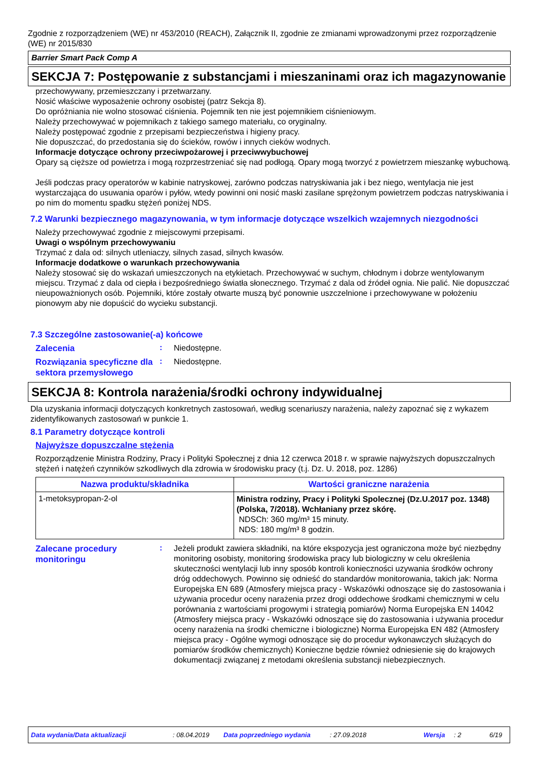Zgodnie z rozporządzeniem (WE) nr 453/2010 (REACH), Załącznik II, zgodnie ze zmianami wprowadzonymi przez rozporządzenie (WE) nr 2015/830
Barrier Smart Pack Comp A
SEKCJA 7: Postępowanie z substancjami i mieszaninami oraz ich magazynowanie
przechowywany, przemieszczany i przetwarzany.
Nosić właściwe wyposażenie ochrony osobistej (patrz Sekcja 8).
Do opróżniania nie wolno stosować ciśnienia. Pojemnik ten nie jest pojemnikiem ciśnieniowym.
Należy przechowywać w pojemnikach z takiego samego materiału, co oryginalny.
Należy postępować zgodnie z przepisami bezpieczeństwa i higieny pracy.
Nie dopuszczać, do przedostania się do ścieków, rowów i innych cieków wodnych.
Informacje dotyczące ochrony przeciwpożarowej i przeciwwybuchowej
Opary są cięższe od powietrza i mogą rozprzestrzeniać się nad podłogą. Opary mogą tworzyć z powietrzem mieszankę wybuchową.
Jeśli podczas pracy operatorów w kabinie natryskowej, zarówno podczas natryskiwania jak i bez niego, wentylacja nie jest wystarczająca do usuwania oparów i pyłów, wtedy powinni oni nosić maski zasilane sprężonym powietrzem podczas natryskiwania i po nim do momentu spadku stężeń poniżej NDS.
7.2 Warunki bezpiecznego magazynowania, w tym informacje dotyczące wszelkich wzajemnych niezgodności
Należy przechowywać zgodnie z miejscowymi przepisami.
Uwagi o wspólnym przechowywaniu
Trzymać z dala od: silnych utleniaczy, silnych zasad, silnych kwasów.
Informacje dodatkowe o warunkach przechowywania
Należy stosować się do wskazań umieszczonych na etykietach. Przechowywać w suchym, chłodnym i dobrze wentylowanym miejscu. Trzymać z dala od ciepła i bezpośredniego światła słonecznego. Trzymać z dala od źródeł ognia. Nie palić. Nie dopuszczać nieupoważnionych osób. Pojemniki, które zostały otwarte muszą być ponownie uszczelnione i przechowywane w położeniu pionowym aby nie dopuścić do wycieku substancji.
7.3 Szczególne zastosowanie(-a) końcowe
Zalecenia
:
Niedostępne.
Rozwiązania specyficzne dla sektora przemysłowego
:
Niedostępne.
SEKCJA 8: Kontrola narażenia/środki ochrony indywidualnej
Dla uzyskania informacji dotyczących konkretnych zastosowań, według scenariuszy narażenia, należy zapoznać się z wykazem zidentyfikowanych zastosowań w punkcie 1.
8.1 Parametry dotyczące kontroli
Najwyższe dopuszczalne stężenia
Rozporządzenie Ministra Rodziny, Pracy i Polityki Społecznej z dnia 12 czerwca 2018 r. w sprawie najwyższych dopuszczalnych stężeń i natężeń czynników szkodliwych dla zdrowia w środowisku pracy (t.j. Dz. U. 2018, poz. 1286)
| Nazwa produktu/składnika | Wartości graniczne narażenia |
| --- | --- |
| 1-metoksypropan-2-ol | Ministra rodziny, Pracy i Polityki Spolecznej (Dz.U.2017 poz. 1348) (Polska, 7/2018). Wchłaniany przez skórę. NDSCh: 360 mg/m³ 15 minuty. NDS: 180 mg/m³ 8 godzin. |
Zalecane procedury monitoringu
:
Jeżeli produkt zawiera składniki, na które ekspozycja jest ograniczona może być niezbędny monitoring osobisty, monitoring środowiska pracy lub biologiczny w celu określenia skuteczności wentylacji lub inny sposób kontroli konieczności uzywania środków ochrony dróg oddechowych. Powinno się odnieść do standardów monitorowania, takich jak: Norma Europejska EN 689 (Atmosfery miejsca pracy - Wskazówki odnoszące się do zastosowania i używania procedur oceny narażenia przez drogi oddechowe środkami chemicznymi w celu porównania z wartościami progowymi i strategią pomiarów) Norma Europejska EN 14042 (Atmosfery miejsca pracy - Wskazówki odnoszące się do zastosowania i używania procedur oceny narażenia na środki chemiczne i biologiczne) Norma Europejska EN 482 (Atmosfery miejsca pracy - Ogólne wymogi odnoszące się do procedur wykonawczych służących do pomiarów środków chemicznych) Konieczne będzie również odniesienie się do krajowych dokumentacji związanej z metodami określenia substancji niebezpiecznych.
Data wydania/Data aktualizacji: 08.04.2019 Data poprzedniego wydania: 27.09.2018 Wersja: 2 6/19